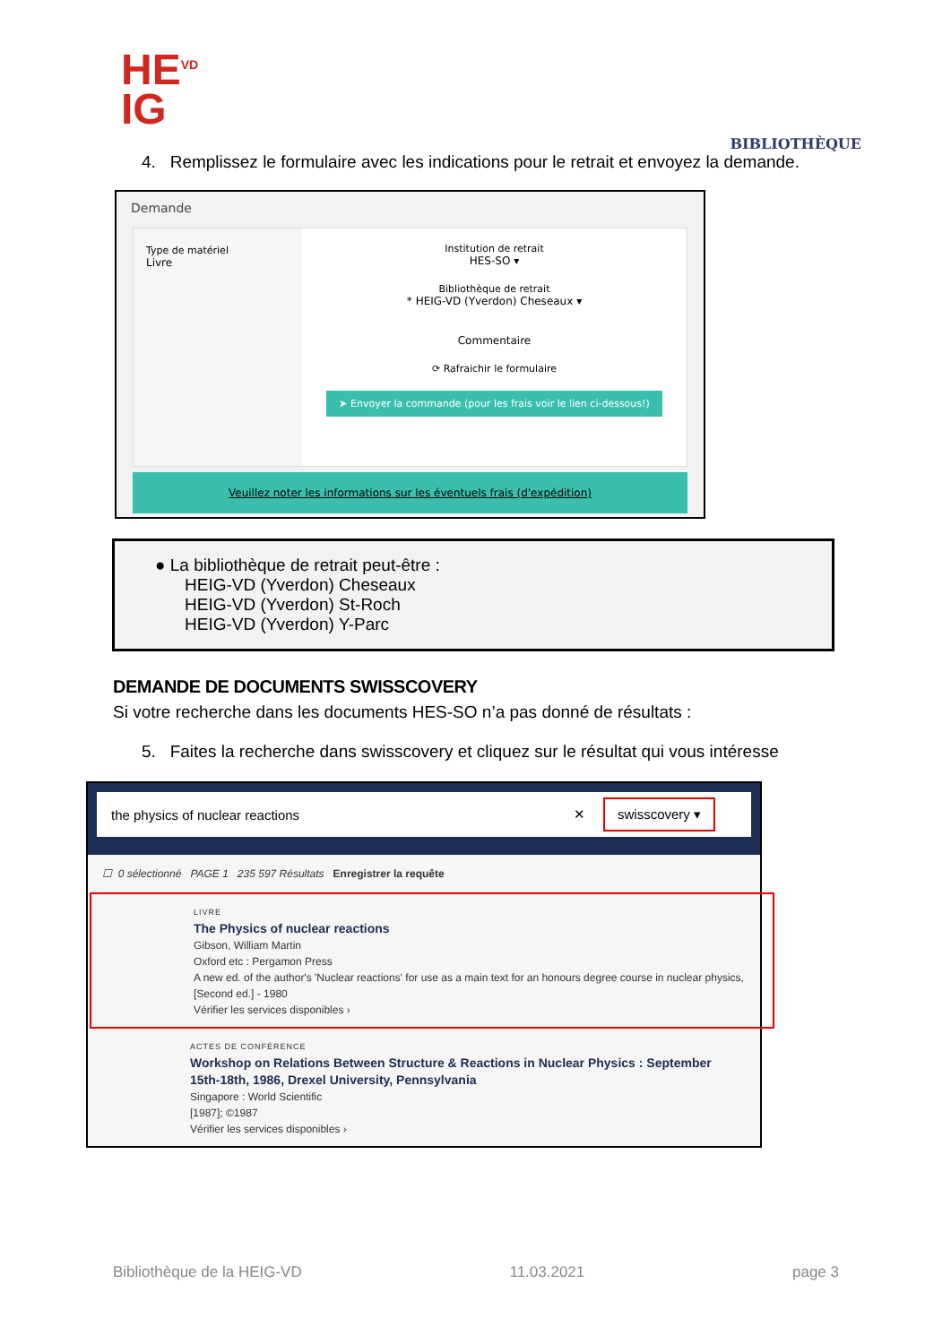HE<sup>VD</sup>
IG
BIBLIOTHÈQUE
4. Remplissez le formulaire avec les indications pour le retrait et envoyez la demande.
Demande
Type de matériel
Livre
Institution de retrait
HES-SO ▾
Bibliothèque de retrait
* HEIG-VD (Yverdon) Cheseaux ▾
Commentaire
⟳ Rafraichir le formulaire
➤ Envoyer la commande (pour les frais voir le lien ci-dessous!)
Veuillez noter les informations sur les éventuels frais (d'expédition)
● La bibliothèque de retrait peut-être :
HEIG-VD (Yverdon) Cheseaux
HEIG-VD (Yverdon) St-Roch
HEIG-VD (Yverdon) Y-Parc
DEMANDE DE DOCUMENTS SWISSCOVERY
Si votre recherche dans les documents HES-SO n’a pas donné de résultats :
5. Faites la recherche dans swisscovery et cliquez sur le résultat qui vous intéresse
the physics of nuclear reactions ✕ swisscovery ▾
☐ 0 sélectionné PAGE 1 235 597 Résultats Enregistrer la requête
LIVRE
The Physics of nuclear reactions
Gibson, William Martin
Oxford etc : Pergamon Press
A new ed. of the author's 'Nuclear reactions' for use as a main text for an honours degree course in nuclear physics, [Second ed.] - 1980
Vérifier les services disponibles ›
ACTES DE CONFÉRENCE
Workshop on Relations Between Structure & Reactions in Nuclear Physics : September 15th-18th, 1986, Drexel University, Pennsylvania
Singapore : World Scientific
[1987]; ©1987
Vérifier les services disponibles ›
Bibliothèque de la HEIG-VD 11.03.2021 page 3